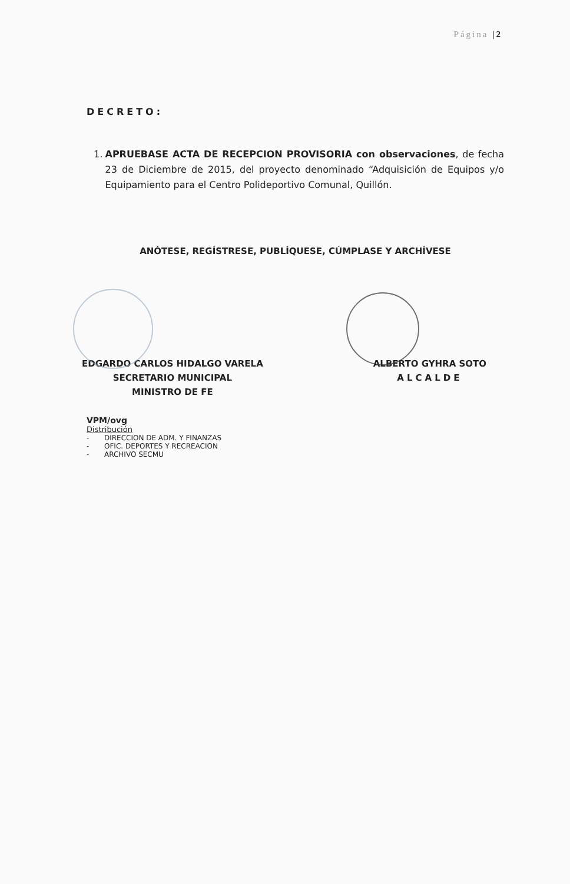Página |2
DECRETO:
1. APRUEBASE ACTA DE RECEPCION PROVISORIA con observaciones, de fecha 23 de Diciembre de 2015, del proyecto denominado “Adquisición de Equipos y/o Equipamiento para el Centro Polideportivo Comunal, Quillón.
ANÓTESE, REGÍSTRESE, PUBLÍQUESE, CÚMPLASE Y ARCHÍVESE
EDGARDO CARLOS HIDALGO VARELA
SECRETARIO MUNICIPAL
MINISTRO DE FE
ALBERTO GYHRA SOTO
ALCALDE
VPM/ovg
Distribución
- DIRECCION DE ADM. Y FINANZAS
- OFIC. DEPORTES Y RECREACION
- ARCHIVO SECMU